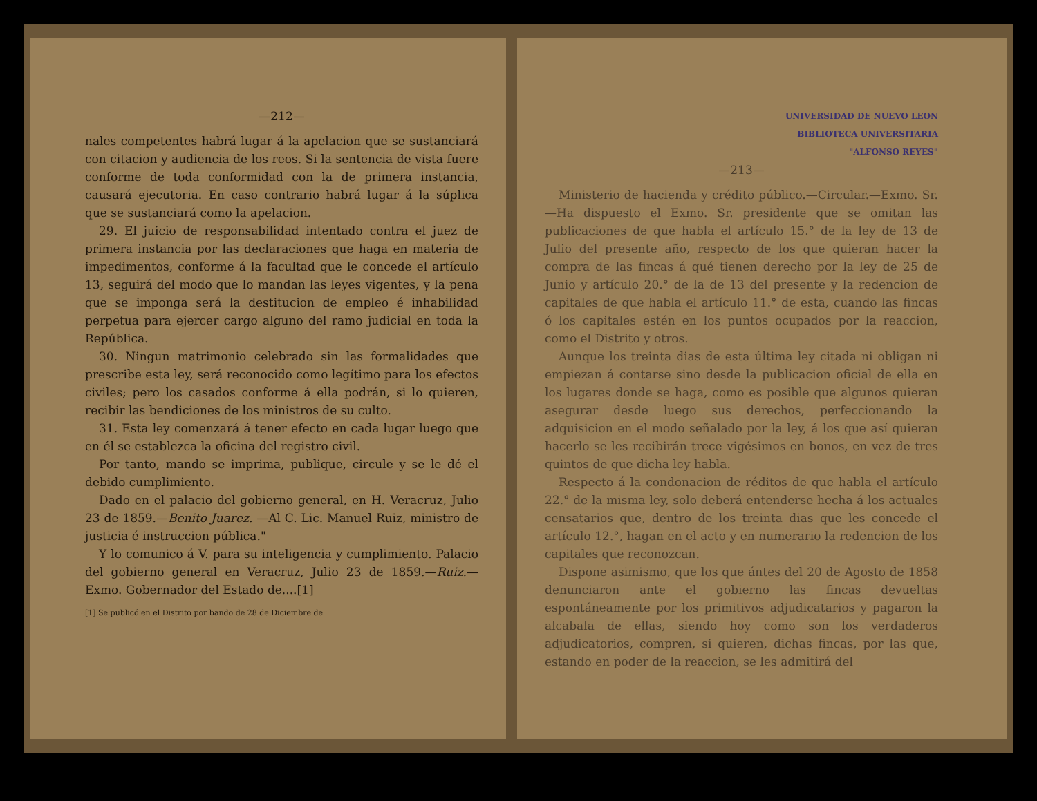—212—
nales competentes habrá lugar á la apelacion que se sustanciará con citacion y audiencia de los reos. Si la sentencia de vista fuere conforme de toda conformidad con la de primera instancia, causará ejecutoria. En caso contrario habrá lugar á la súplica que se sustanciará como la apelacion.
29. El juicio de responsabilidad intentado contra el juez de primera instancia por las declaraciones que haga en materia de impedimentos, conforme á la facultad que le concede el artículo 13, seguirá del modo que lo mandan las leyes vigentes, y la pena que se imponga será la destitucion de empleo é inhabilidad perpetua para ejercer cargo alguno del ramo judicial en toda la República.
30. Ningun matrimonio celebrado sin las formalidades que prescribe esta ley, será reconocido como legítimo para los efectos civiles; pero los casados conforme á ella podrán, si lo quieren, recibir las bendiciones de los ministros de su culto.
31. Esta ley comenzará á tener efecto en cada lugar luego que en él se establezca la oficina del registro civil.
Por tanto, mando se imprima, publique, circule y se le dé el debido cumplimiento.
Dado en el palacio del gobierno general, en H. Veracruz, Julio 23 de 1859.—Benito Juarez. —Al C. Lic. Manuel Ruiz, ministro de justicia é instruccion pública."
Y lo comunico á V. para su inteligencia y cumplimiento. Palacio del gobierno general en Veracruz, Julio 23 de 1859.—Ruiz.—Exmo. Gobernador del Estado de....[1]
[1] Se publicó en el Distrito por bando de 28 de Diciembre de
UNIVERSIDAD DE NUEVO LEON
BIBLIOTECA UNIVERSITARIA
"ALFONSO REYES"
—213—
Ministerio de hacienda y crédito público.—Circular.—Exmo. Sr.—Ha dispuesto el Exmo. Sr. presidente que se omitan las publicaciones de que habla el artículo 15.° de la ley de 13 de Julio del presente año, respecto de los que quieran hacer la compra de las fincas á qué tienen derecho por la ley de 25 de Junio y artículo 20.° de la de 13 del presente y la redencion de capitales de que habla el artículo 11.° de esta, cuando las fincas ó los capitales estén en los puntos ocupados por la reaccion, como el Distrito y otros.
Aunque los treinta dias de esta última ley citada ni obligan ni empiezan á contarse sino desde la publicacion oficial de ella en los lugares donde se haga, como es posible que algunos quieran asegurar desde luego sus derechos, perfeccionando la adquisicion en el modo señalado por la ley, á los que así quieran hacerlo se les recibirán trece vigésimos en bonos, en vez de tres quintos de que dicha ley habla.
Respecto á la condonacion de réditos de que habla el artículo 22.° de la misma ley, solo deberá entenderse hecha á los actuales censatarios que, dentro de los treinta dias que les concede el artículo 12.°, hagan en el acto y en numerario la redencion de los capitales que reconozcan.
Dispone asimismo, que los que ántes del 20 de Agosto de 1858 denunciaron ante el gobierno las fincas devueltas espontáneamente por los primitivos adjudicatarios y pagaron la alcabala de ellas, siendo hoy como son los verdaderos adjudicatorios, compren, si quieren, dichas fincas, por las que, estando en poder de la reaccion, se les admitirá del